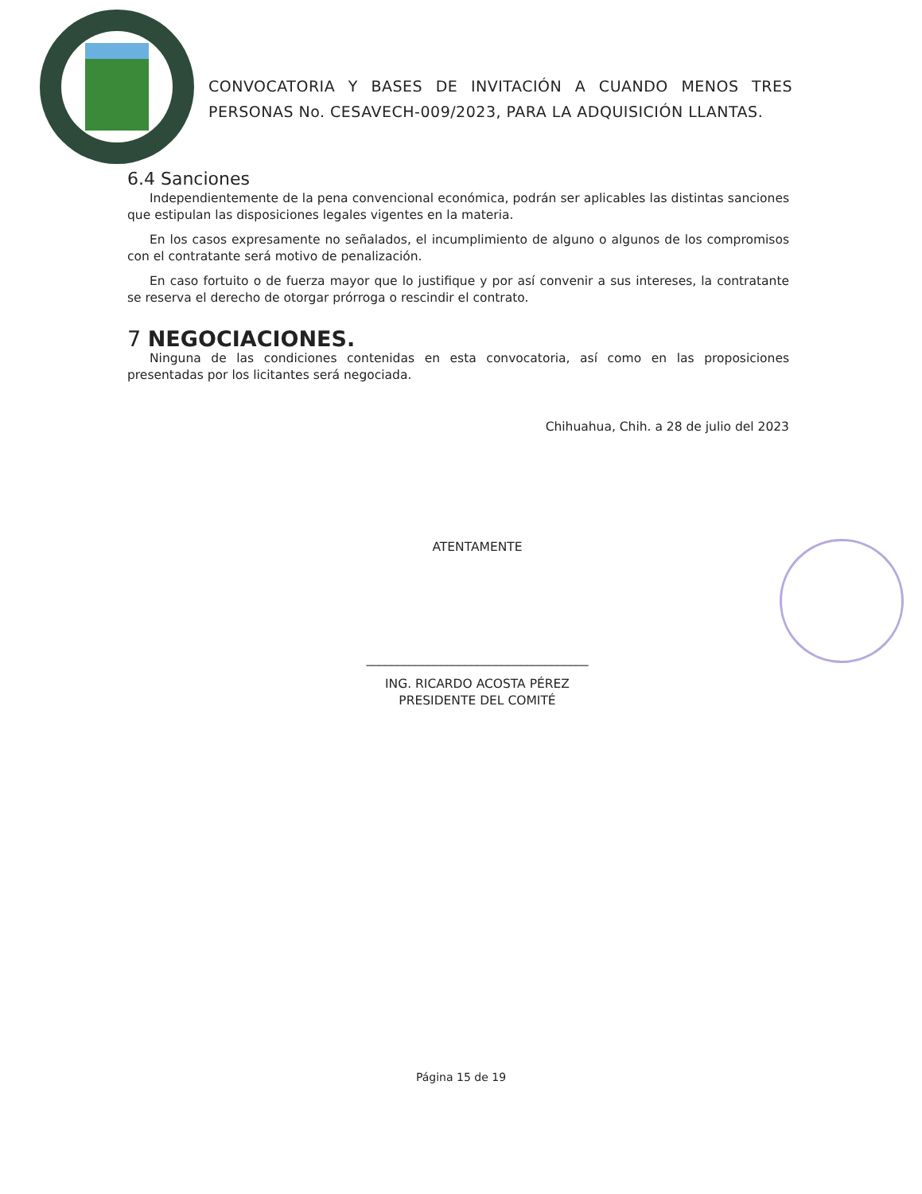CONVOCATORIA Y BASES DE INVITACIÓN A CUANDO MENOS TRES PERSONAS No. CESAVECH-009/2023, PARA LA ADQUISICIÓN LLANTAS.
6.4 Sanciones
Independientemente de la pena convencional económica, podrán ser aplicables las distintas sanciones que estipulan las disposiciones legales vigentes en la materia.
En los casos expresamente no señalados, el incumplimiento de alguno o algunos de los compromisos con el contratante será motivo de penalización.
En caso fortuito o de fuerza mayor que lo justifique y por así convenir a sus intereses, la contratante se reserva el derecho de otorgar prórroga o rescindir el contrato.
7 NEGOCIACIONES.
Ninguna de las condiciones contenidas en esta convocatoria, así como en las proposiciones presentadas por los licitantes será negociada.
Chihuahua, Chih. a 28 de julio del 2023
ATENTAMENTE
____________________________________
ING. RICARDO ACOSTA PÉREZ
PRESIDENTE DEL COMITÉ
Página 15 de 19